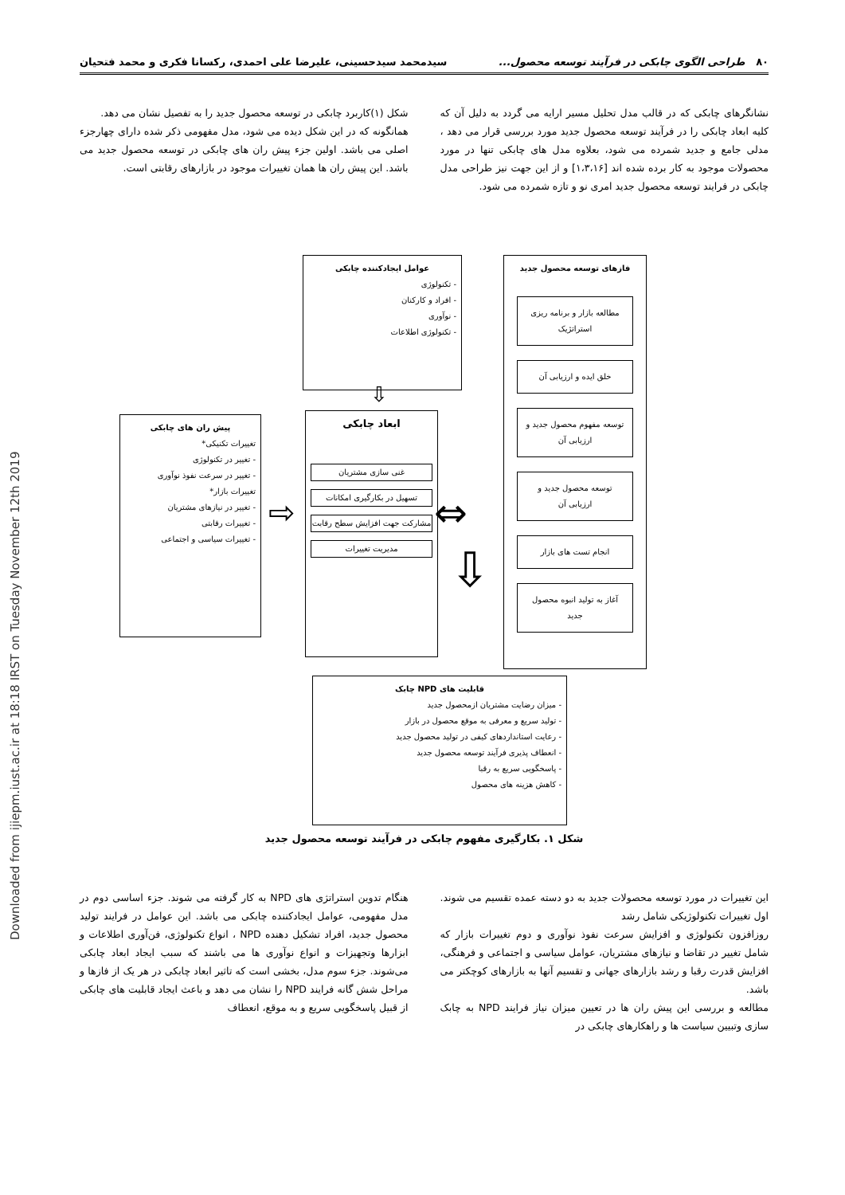Downloaded from ijiepm.iust.ac.ir at 18:18 IRST on Tuesday November 12th 2019
۸۰ طراحی الگوی چابکی در فرآیند توسعه محصول... سیدمحمد سیدحسینی، علیرضا علی احمدی، رکسانا فکری و محمد فتحیان
نشانگرهای چابکی که در قالب مدل تحلیل مسیر ارایه می گردد به دلیل آن که کلیه ابعاد چابکی را در فرآیند توسعه محصول جدید مورد بررسی قرار می دهد ، مدلی جامع و جدید شمرده می شود، بعلاوه مدل های چابکی تنها در مورد محصولات موجود به کار برده شده اند [۱،۳،۱۶] و از این جهت نیز طراحی مدل چابکی در فرایند توسعه محصول جدید امری نو و تازه شمرده می شود.
شکل (۱)کاربرد چابکی در توسعه محصول جدید را به تفصیل نشان می دهد.
همانگونه که در این شکل دیده می شود، مدل مفهومی ذکر شده دارای چهارجزء اصلی می باشد. اولین جزء پیش ران های چابکی در توسعه محصول جدید می باشد. این پیش ران ها همان تغییرات موجود در بازارهای رقابتی است.
عوامل ایجادکننده چابکی
- تکنولوژی
- افراد و کارکنان
- نوآوری
- تکنولوژی اطلاعات
پیش ران های چابکی
تغییرات تکنیکی*
- تغییر در تکنولوژی
- تغییر در سرعت نفوذ نوآوری
تغییرات بازار*
- تغییر در نیازهای مشتریان
- تغییرات رقابتی
- تغییرات سیاسی و اجتماعی
ابعاد چابکی
غنی سازی مشتریان
تسهیل در بکارگیری امکانات
مشارکت جهت افزایش سطح رقابت
مدیریت تغییرات
⇨ ⇔
⇩
⇩
فازهای توسعه محصول جدید
مطالعه بازار و برنامه ریزی استراتژیک
خلق ایده و ارزیابی آن
توسعه مفهوم محصول جدید و ارزیابی آن
توسعه محصول جدید و ارزیابی آن
انجام تست های بازار
آغاز به تولید انبوه محصول جدید
قابلیت های NPD چابک
- میزان رضایت مشتریان ازمحصول جدید
- تولید سریع و معرفی به موقع محصول در بازار
- رعایت استانداردهای کیفی در تولید محصول جدید
- انعطاف پذیری فرآیند توسعه محصول جدید
- پاسخگویی سریع به رقبا
- کاهش هزینه های محصول
شکل ۱. بکارگیری مفهوم چابکی در فرآیند توسعه محصول جدید
این تغییرات در مورد توسعه محصولات جدید به دو دسته عمده تقسیم می شوند. اول تغییرات تکنولوژیکی شامل رشد
روزافزون تکنولوژی و افزایش سرعت نفوذ نوآوری و دوم تغییرات بازار که شامل تغییر در تقاضا و نیازهای مشتریان، عوامل سیاسی و اجتماعی و فرهنگی، افزایش قدرت رقبا و رشد بازارهای جهانی و تقسیم آنها به بازارهای کوچکتر می باشد.
مطالعه و بررسی این پیش ران ها در تعیین میزان نیاز فرایند NPD به چابک سازی وتبیین سیاست ها و راهکارهای چابکی در
هنگام تدوین استراتژی های NPD به کار گرفته می شوند. جزء اساسی دوم در مدل مفهومی، عوامل ایجادکننده چابکی می باشد. این عوامل در فرایند تولید محصول جدید، افراد تشکیل دهنده NPD ، انواع تکنولوژی، فن‌آوری اطلاعات و ابزارها وتجهیزات و انواع نوآوری ها می باشند که سبب ایجاد ابعاد چابکی می‌شوند. جزء سوم مدل، بخشی است که تاثیر ابعاد چابکی در هر یک از فازها و مراحل شش گانه فرایند NPD را نشان می دهد و باعث ایجاد قابلیت های چابکی از قبیل پاسخگویی سریع و به موقع، انعطاف